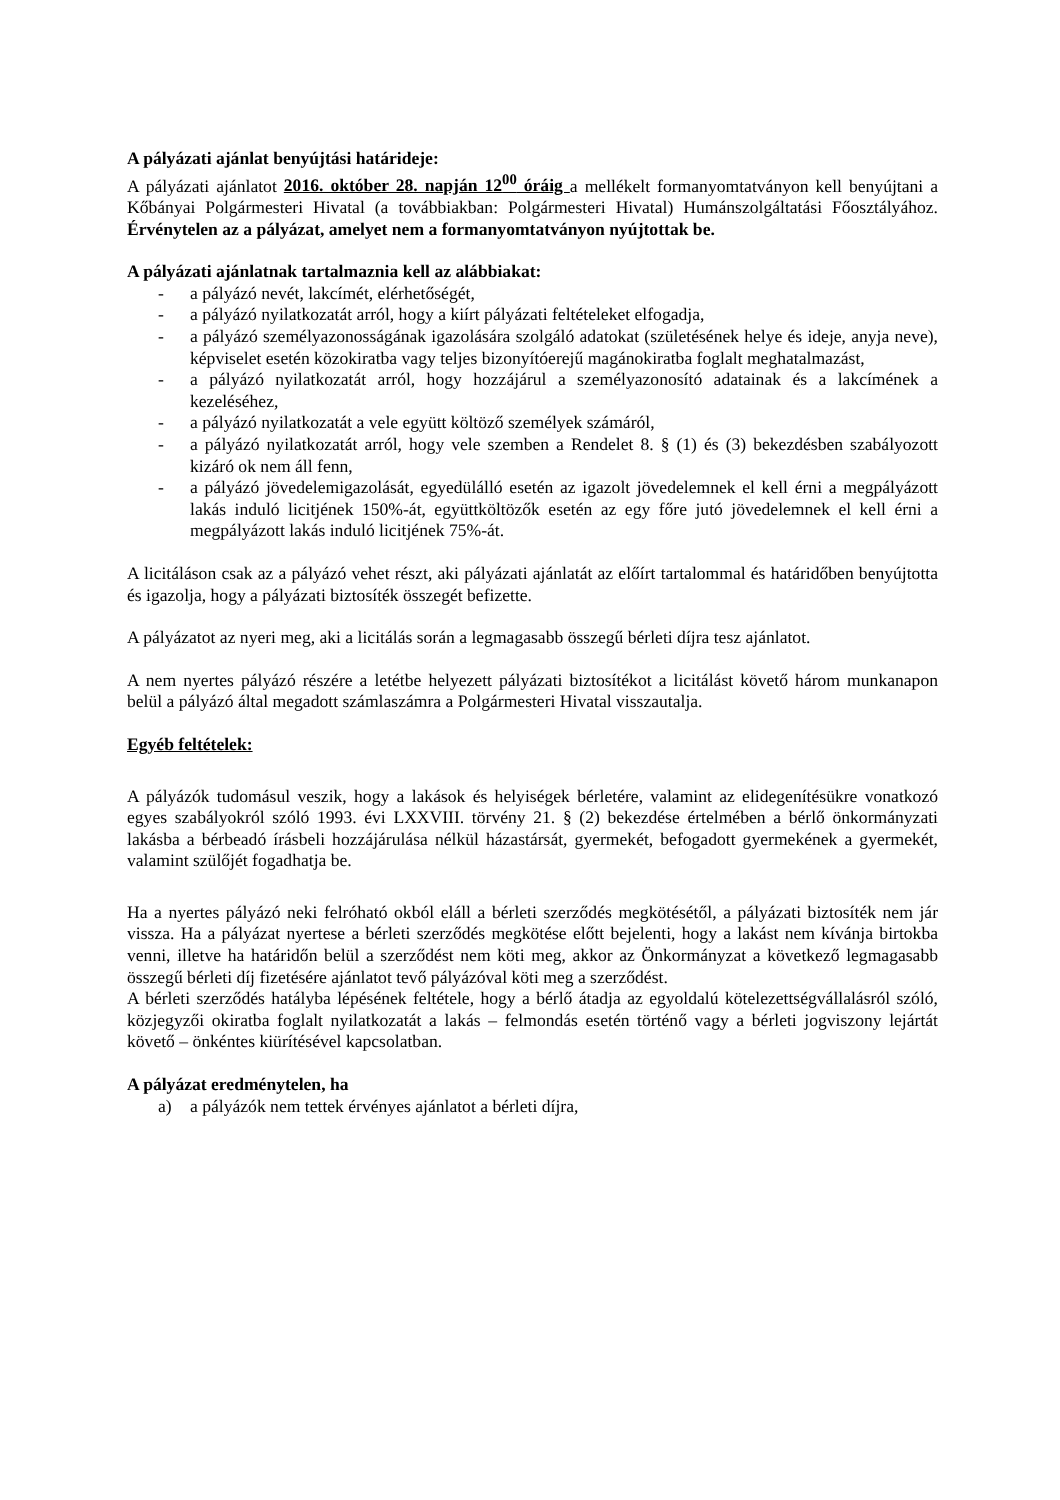A pályázati ajánlat benyújtási határideje:
A pályázati ajánlatot 2016. október 28. napján 12<sup>00</sup> óráig a mellékelt formanyomtatványon kell benyújtani a Kőbányai Polgármesteri Hivatal (a továbbiakban: Polgármesteri Hivatal) Humánszolgáltatási Főosztályához. Érvénytelen az a pályázat, amelyet nem a formanyomtatványon nyújtottak be.
A pályázati ajánlatnak tartalmaznia kell az alábbiakat:
- a pályázó nevét, lakcímét, elérhetőségét,
- a pályázó nyilatkozatát arról, hogy a kiírt pályázati feltételeket elfogadja,
- a pályázó személyazonosságának igazolására szolgáló adatokat (születésének helye és ideje, anyja neve), képviselet esetén közokiratba vagy teljes bizonyítóerejű magánokiratba foglalt meghatalmazást,
- a pályázó nyilatkozatát arról, hogy hozzájárul a személyazonosító adatainak és a lakcímének a kezeléséhez,
- a pályázó nyilatkozatát a vele együtt költöző személyek számáról,
- a pályázó nyilatkozatát arról, hogy vele szemben a Rendelet 8. § (1) és (3) bekezdésben szabályozott kizáró ok nem áll fenn,
- a pályázó jövedelemigazolását, egyedülálló esetén az igazolt jövedelemnek el kell érni a megpályázott lakás induló licitjének 150%-át, együttköltözők esetén az egy főre jutó jövedelemnek el kell érni a megpályázott lakás induló licitjének 75%-át.
A licitáláson csak az a pályázó vehet részt, aki pályázati ajánlatát az előírt tartalommal és határidőben benyújtotta és igazolja, hogy a pályázati biztosíték összegét befizette.
A pályázatot az nyeri meg, aki a licitálás során a legmagasabb összegű bérleti díjra tesz ajánlatot.
A nem nyertes pályázó részére a letétbe helyezett pályázati biztosítékot a licitálást követő három munkanapon belül a pályázó által megadott számlaszámra a Polgármesteri Hivatal visszautalja.
Egyéb feltételek:
A pályázók tudomásul veszik, hogy a lakások és helyiségek bérletére, valamint az elidegenítésükre vonatkozó egyes szabályokról szóló 1993. évi LXXVIII. törvény 21. § (2) bekezdése értelmében a bérlő önkormányzati lakásba a bérbeadó írásbeli hozzájárulása nélkül házastársát, gyermekét, befogadott gyermekének a gyermekét, valamint szülőjét fogadhatja be.
Ha a nyertes pályázó neki felróható okból eláll a bérleti szerződés megkötésétől, a pályázati biztosíték nem jár vissza. Ha a pályázat nyertese a bérleti szerződés megkötése előtt bejelenti, hogy a lakást nem kívánja birtokba venni, illetve ha határidőn belül a szerződést nem köti meg, akkor az Önkormányzat a következő legmagasabb összegű bérleti díj fizetésére ajánlatot tevő pályázóval köti meg a szerződést.
A bérleti szerződés hatályba lépésének feltétele, hogy a bérlő átadja az egyoldalú kötelezettségvállalásról szóló, közjegyzői okiratba foglalt nyilatkozatát a lakás – felmondás esetén történő vagy a bérleti jogviszony lejártát követő – önkéntes kiürítésével kapcsolatban.
A pályázat eredménytelen, ha
a) a pályázók nem tettek érvényes ajánlatot a bérleti díjra,